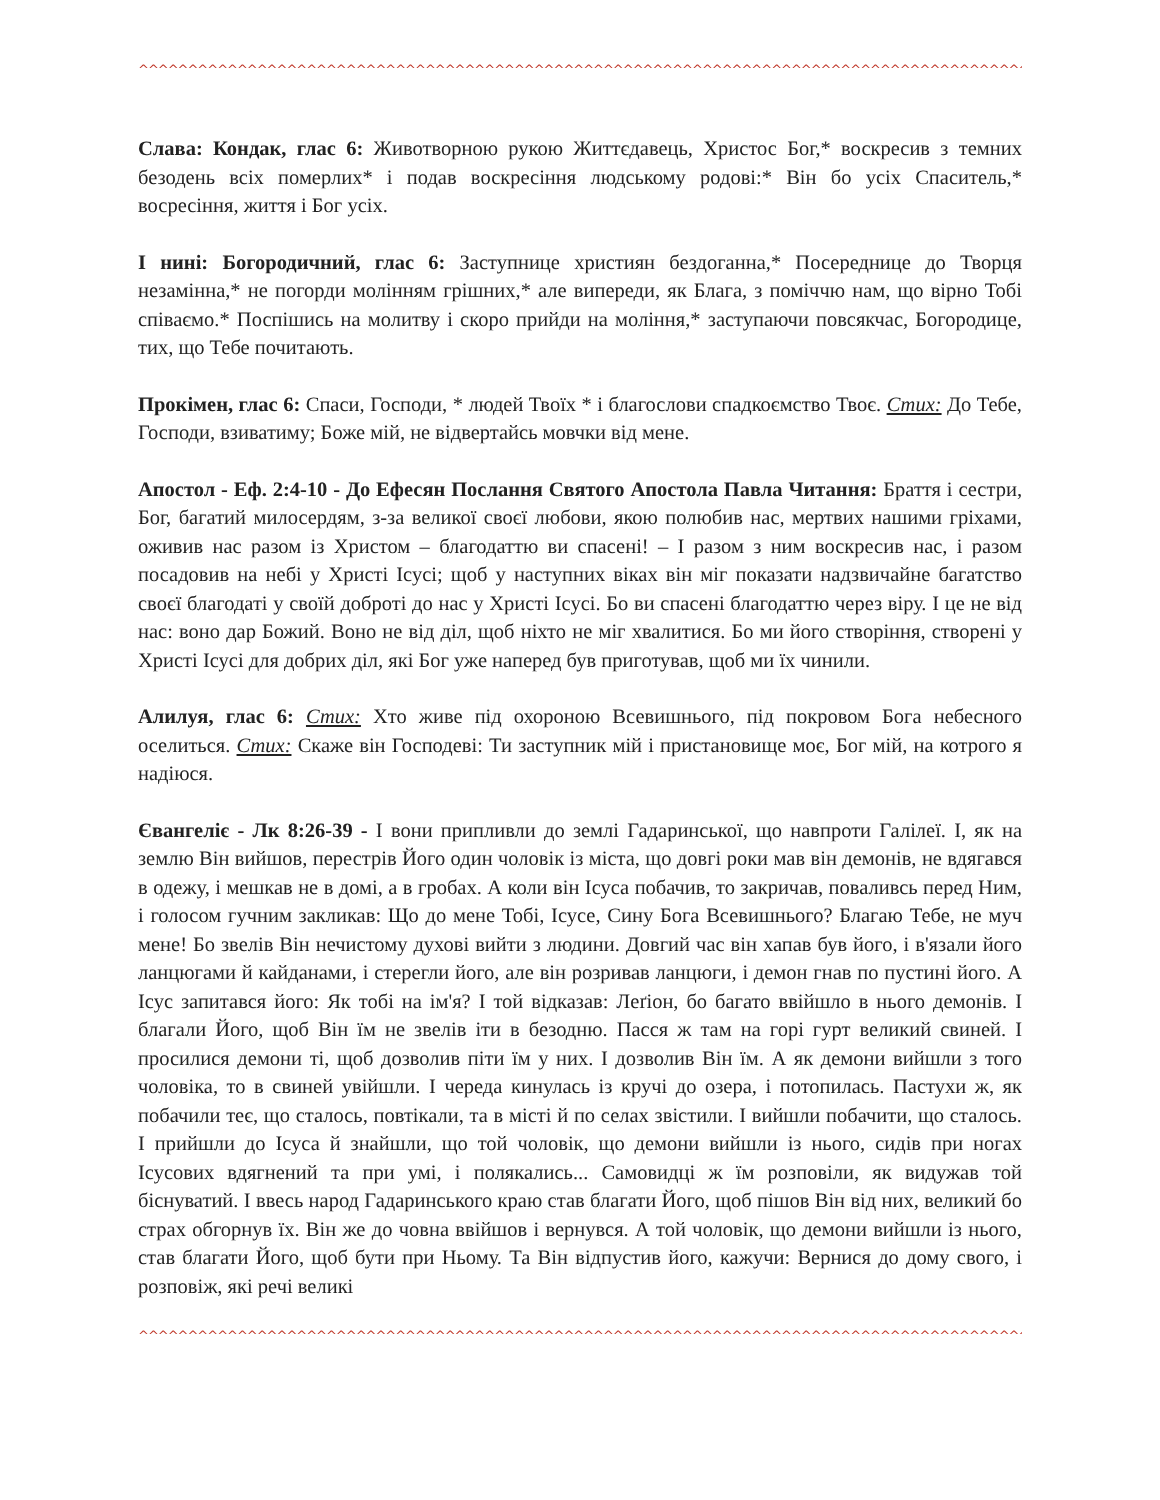^^^^^^^^^^^^^^^^^^^^^^^^^^^^^^^^^^^^^^^^^^^^^^^^^^^^^^^^^^^^^^^^^^^^^^^^^^^^^^^^^^^^^^^^^^^^^^^^^^^^^^^^^^^^^^^^^^^^^^^^^^^^^^^^^^^^^^^^^^^^^^
Слава: Кондак, глас 6: Животворною рукою Життєдавець, Христос Бог,* воскресив з темних безодень всіх померлих* і подав воскресіння людському родові:* Він бо усіх Спаситель,* восресіння, життя і Бог усіх.
І нині: Богородичний, глас 6: Заступнице християн бездоганна,* Посереднице до Творця незамінна,* не погорди молінням грішних,* але випереди, як Блага, з поміччю нам, що вірно Тобі співаємо.* Поспішись на молитву і скоро прийди на моління,* заступаючи повсякчас, Богородице, тих, що Тебе почитають.
Прокімен, глас 6: Спаси, Господи, * людей Твоїх * і благослови спадкоємство Твоє. Стих: До Тебе, Господи, взиватиму; Боже мій, не відвертайсь мовчки від мене.
Апостол - Еф. 2:4-10 - До Ефесян Послання Святого Апостола Павла Читання: Браття і сестри, Бог, багатий милосердям, з-за великої своєї любови, якою полюбив нас, мертвих нашими гріхами, оживив нас разом із Христом – благодаттю ви спасені! – І разом з ним воскресив нас, і разом посадовив на небі у Христі Ісусі; щоб у наступних віках він міг показати надзвичайне багатство своєї благодаті у своїй доброті до нас у Христі Ісусі. Бо ви спасені благодаттю через віру. І це не від нас: воно дар Божий. Воно не від діл, щоб ніхто не міг хвалитися. Бо ми його створіння, створені у Христі Ісусі для добрих діл, які Бог уже наперед був приготував, щоб ми їх чинили.
Алилуя, глас 6: Стих: Хто живе під охороною Всевишнього, під покровом Бога небесного оселиться. Стих: Скаже він Господеві: Ти заступник мій і пристановище моє, Бог мій, на котрого я надіюся.
Євангеліє - Лк 8:26-39 - І вони припливли до землі Гадаринської, що навпроти Галілеї. І, як на землю Він вийшов, перестрів Його один чоловік із міста, що довгі роки мав він демонів, не вдягався в одежу, і мешкав не в домі, а в гробах. А коли він Ісуса побачив, то закричав, поваливсь перед Ним, і голосом гучним закликав: Що до мене Тобі, Ісусе, Сину Бога Всевишнього? Благаю Тебе, не муч мене! Бо звелів Він нечистому духові вийти з людини. Довгий час він хапав був його, і в'язали його ланцюгами й кайданами, і стерегли його, але він розривав ланцюги, і демон гнав по пустині його. А Ісус запитався його: Як тобі на ім'я? І той відказав: Леґіон, бо багато ввійшло в нього демонів. І благали Його, щоб Він їм не звелів іти в безодню. Пасся ж там на горі гурт великий свиней. І просилися демони ті, щоб дозволив піти їм у них. І дозволив Він їм. А як демони вийшли з того чоловіка, то в свиней увійшли. І череда кинулась із кручі до озера, і потопилась. Пастухи ж, як побачили теє, що сталось, повтікали, та в місті й по селах звістили. І вийшли побачити, що сталось. І прийшли до Ісуса й знайшли, що той чоловік, що демони вийшли із нього, сидів при ногах Ісусових вдягнений та при умі, і полякались... Самовидці ж їм розповіли, як видужав той біснуватий. І ввесь народ Гадаринського краю став благати Його, щоб пішов Він від них, великий бо страх обгорнув їх. Він же до човна ввійшов і вернувся. А той чоловік, що демони вийшли із нього, став благати Його, щоб бути при Ньому. Та Він відпустив його, кажучи: Вернися до дому свого, і розповіж, які речі великі
^^^^^^^^^^^^^^^^^^^^^^^^^^^^^^^^^^^^^^^^^^^^^^^^^^^^^^^^^^^^^^^^^^^^^^^^^^^^^^^^^^^^^^^^^^^^^^^^^^^^^^^^^^^^^^^^^^^^^^^^^^^^^^^^^^^^^^^^^^^^^^